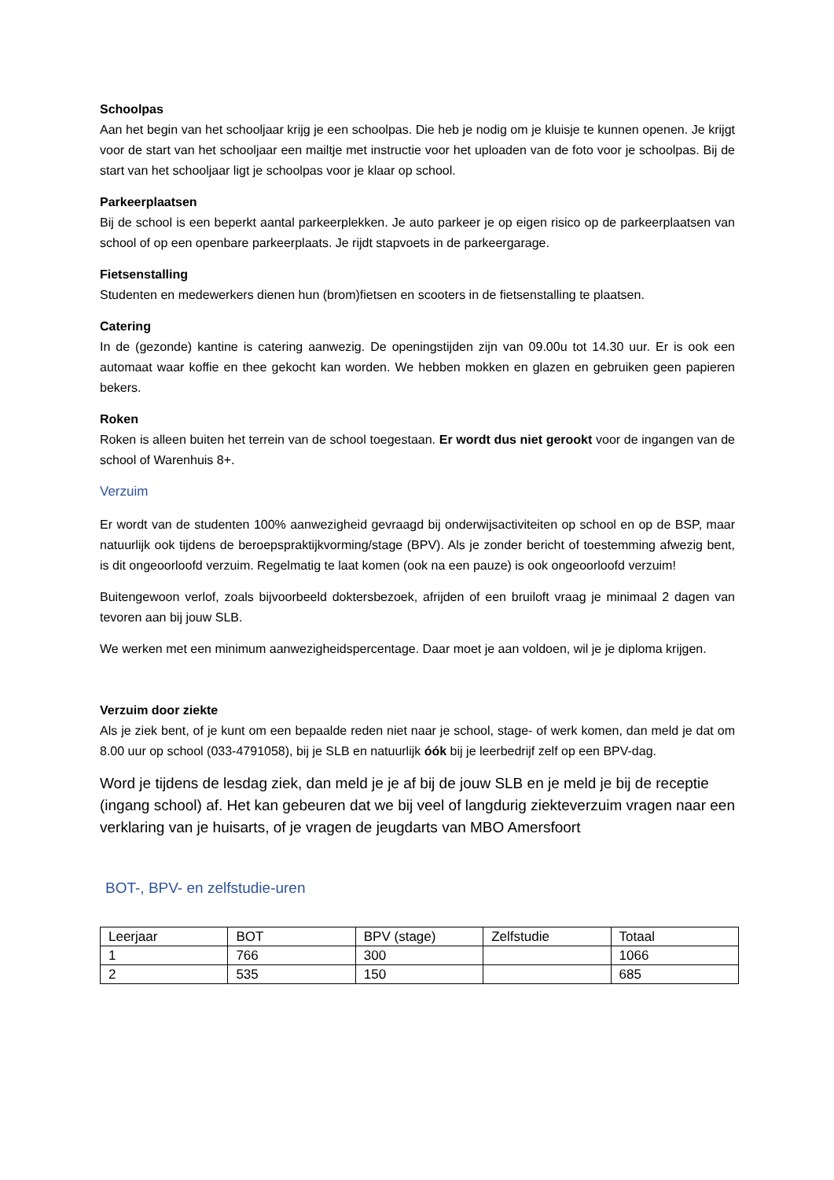Schoolpas
Aan het begin van het schooljaar krijg je een schoolpas. Die heb je nodig om je kluisje te kunnen openen. Je krijgt voor de start van het schooljaar een mailtje met instructie voor het uploaden van de foto voor je schoolpas. Bij de start van het schooljaar ligt je schoolpas voor je klaar op school.
Parkeerplaatsen
Bij de school is een beperkt aantal parkeerplekken. Je auto parkeer je op eigen risico op de parkeerplaatsen van school of op een openbare parkeerplaats. Je rijdt stapvoets in de parkeergarage.
Fietsenstalling
Studenten en medewerkers dienen hun (brom)fietsen en scooters in de fietsenstalling te plaatsen.
Catering
In de (gezonde) kantine is catering aanwezig. De openingstijden zijn van 09.00u tot 14.30 uur. Er is ook een automaat waar koffie en thee gekocht kan worden. We hebben mokken en glazen en gebruiken geen papieren bekers.
Roken
Roken is alleen buiten het terrein van de school toegestaan. Er wordt dus niet gerookt voor de ingangen van de school of Warenhuis 8+.
Verzuim
Er wordt van de studenten 100% aanwezigheid gevraagd bij onderwijsactiviteiten op school en op de BSP, maar natuurlijk ook tijdens de beroepspraktijkvorming/stage (BPV). Als je zonder bericht of toestemming afwezig bent, is dit ongeoorloofd verzuim. Regelmatig te laat komen (ook na een pauze) is ook ongeoorloofd verzuim!
Buitengewoon verlof, zoals bijvoorbeeld doktersbezoek, afrijden of een bruiloft vraag je minimaal 2 dagen van tevoren aan bij jouw SLB.
We werken met een minimum aanwezigheidspercentage. Daar moet je aan voldoen, wil je je diploma krijgen.
Verzuim door ziekte
Als je ziek bent, of je kunt om een bepaalde reden niet naar je school, stage- of werk komen, dan meld je dat om 8.00 uur op school (033-4791058), bij je SLB en natuurlijk óók bij je leerbedrijf zelf op een BPV-dag.
Word je tijdens de lesdag ziek, dan meld je je af bij de jouw SLB en je meld je bij de receptie (ingang school) af. Het kan gebeuren dat we bij veel of langdurig ziekteverzuim vragen naar een verklaring van je huisarts, of je vragen de jeugdarts van MBO Amersfoort
BOT-, BPV- en zelfstudie-uren
| Leerjaar | BOT | BPV (stage) | Zelfstudie | Totaal |
| 1 | 766 | 300 | | 1066 |
| 2 | 535 | 150 | | 685 |